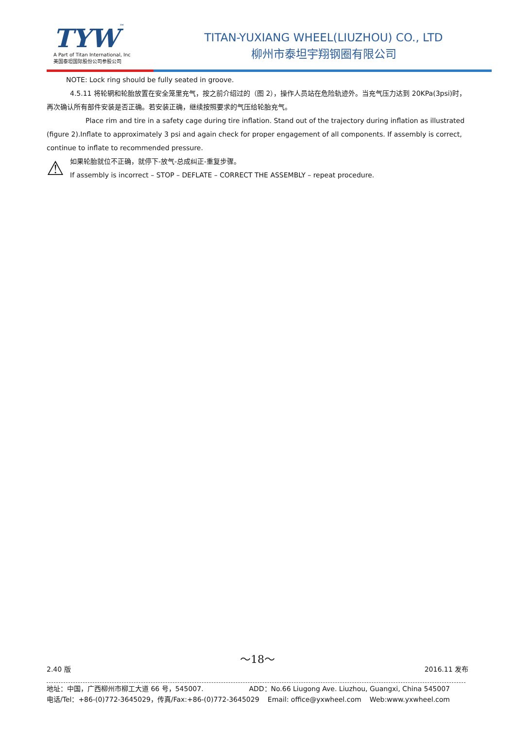TYW™
A Part of Titan International, Inc
美国泰坦国际股份公司参股公司
TITAN-YUXIANG WHEEL(LIUZHOU) CO., LTD
柳州市泰坦宇翔钢圈有限公司
NOTE: Lock ring should be fully seated in groove.
4.5.11 将轮辋和轮胎放置在安全笼里充气，按之前介绍过的（图 2），操作人员站在危险轨迹外。当充气压力达到 20KPa(3psi)时，再次确认所有部件安装是否正确。若安装正确，继续按照要求的气压给轮胎充气。
Place rim and tire in a safety cage during tire inflation. Stand out of the trajectory during inflation as illustrated (figure 2).Inflate to approximately 3 psi and again check for proper engagement of all components. If assembly is correct, continue to inflate to recommended pressure.
⚠
如果轮胎就位不正确，就停下-放气-总成纠正-重复步骤。
If assembly is incorrect – STOP – DEFLATE – CORRECT THE ASSEMBLY – repeat procedure.
～18～
2.40 版 2016.11 发布
地址：中国，广西柳州市柳工大道 66 号，545007. ADD：No.66 Liugong Ave. Liuzhou, Guangxi, China 545007
电话/Tel：+86-(0)772-3645029，传真/Fax:+86-(0)772-3645029 Email: office@yxwheel.com Web:www.yxwheel.com